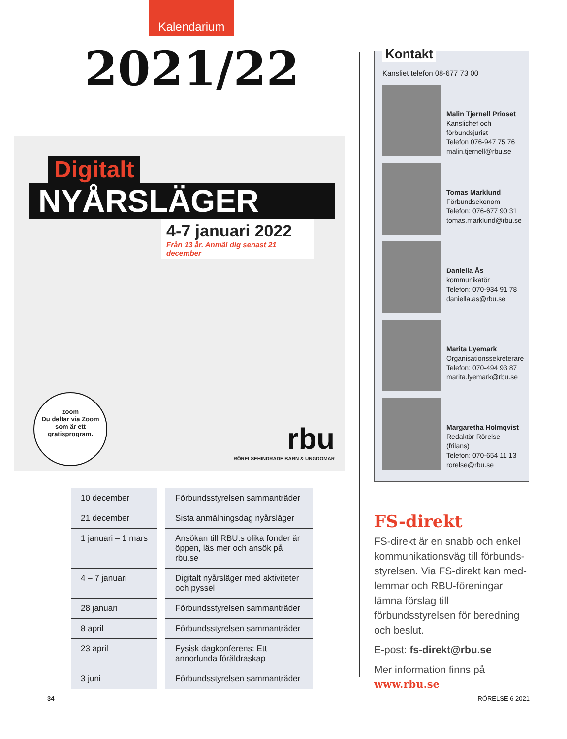Kalendarium
2021/22
Digitalt
NYÅRSLÄGER
4-7 januari 2022
Från 13 år. Anmäl dig senast 21 december
zoom
Du deltar via Zoom som är ett gratisprogram.
rbu
RÖRELSEHINDRADE BARN & UNGDOMAR
| 10 december | Förbundsstyrelsen sammanträder |
| 21 december | Sista anmälningsdag nyårsläger |
| 1 januari – 1 mars | Ansökan till RBU:s olika fonder är öppen, läs mer och ansök på rbu.se |
| 4 – 7 januari | Digitalt nyårsläger med aktiviteter och pyssel |
| 28 januari | Förbundsstyrelsen sammanträder |
| 8 april | Förbundsstyrelsen sammanträder |
| 23 april | Fysisk dagkonferens: Ett annorlunda föräldraskap |
| 3 juni | Förbundsstyrelsen sammanträder |
Kontakt
Kansliet telefon 08-677 73 00
Malin Tjernell Prioset
Kanslichef och förbundsjurist
Telefon 076-947 75 76
malin.tjernell@rbu.se
Tomas Marklund
Förbundsekonom
Telefon: 076-677 90 31
tomas.marklund@rbu.se
Daniella Ås
kommunikatör
Telefon: 070-934 91 78
daniella.as@rbu.se
Marita Lyemark
Organisationssekreterare
Telefon: 070-494 93 87
marita.lyemark@rbu.se
Margaretha Holmqvist
Redaktör Rörelse (frilans)
Telefon: 070-654 11 13
rorelse@rbu.se
FS-direkt
FS-direkt är en snabb och enkel kommunikationsväg till förbunds­styrelsen. Via FS-direkt kan med­lemmar och RBU-föreningar lämna förslag till förbundsstyrelsen för beredning och beslut.
E-post: fs-direkt@rbu.se
Mer information finns på
www.rbu.se
34 RÖRELSE 6 2021